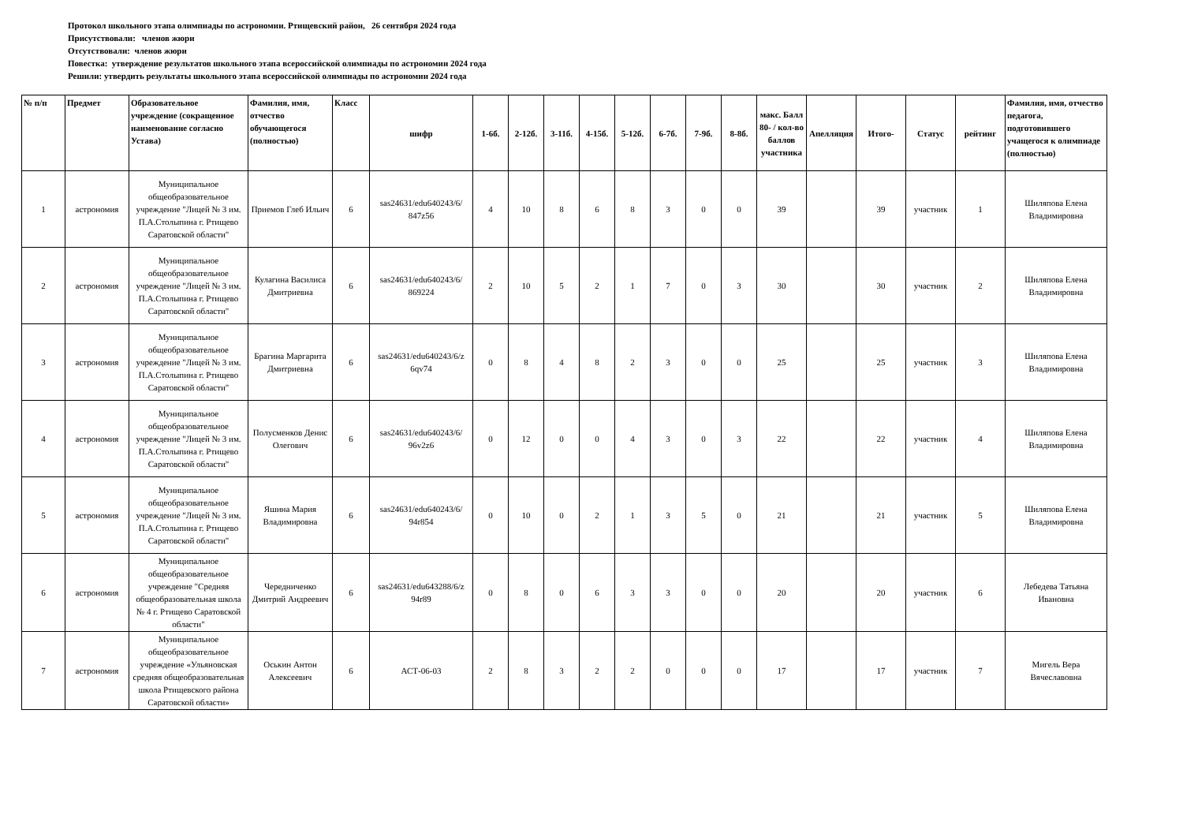Протокол школьного этапа олимпиады по астрономии. Ртищевский район, 26 сентября 2024 года
Присутствовали: членов жюри
Отсутствовали: членов жюри
Повестка: утверждение результатов школьного этапа всероссийской олимпиады по астрономии 2024 года
Решили: утвердить результаты школьного этапа всероссийской олимпиады по астрономии 2024 года
| № п/п | Предмет | Образовательное учреждение (сокращенное наименование согласно Устава) | Фамилия, имя, отчество обучающегося (полностью) | Класс | шифр | 1-6б. | 2-12б. | 3-11б. | 4-15б. | 5-12б. | 6-7б. | 7-9б. | 8-8б. | макс. Балл 80- / кол-во баллов участника | Апелляция | Итого- | Статус | рейтинг | Фамилия, имя, отчество педагога, подготовившего учащегося к олимпиаде (полностью) |
| --- | --- | --- | --- | --- | --- | --- | --- | --- | --- | --- | --- | --- | --- | --- | --- | --- | --- | --- | --- |
| 1 | астрономия | Муниципальное общеобразовательное учреждение "Лицей № 3 им. П.А.Столыпина г. Ртищево Саратовской области" | Приемов Глеб Ильич | 6 | sas24631/edu640243/6/ 847z56 | 4 | 10 | 8 | 6 | 8 | 3 | 0 | 0 | 39 | | 39 | участник | 1 | Шиляпова Елена Владимировна |
| 2 | астрономия | Муниципальное общеобразовательное учреждение "Лицей № 3 им. П.А.Столыпина г. Ртищево Саратовской области" | Кулагина Василиса Дмитриевна | 6 | sas24631/edu640243/6/ 869224 | 2 | 10 | 5 | 2 | 1 | 7 | 0 | 3 | 30 | | 30 | участник | 2 | Шиляпова Елена Владимировна |
| 3 | астрономия | Муниципальное общеобразовательное учреждение "Лицей № 3 им. П.А.Столыпина г. Ртищево Саратовской области" | Брагина Маргарита Дмитриевна | 6 | sas24631/edu640243/6/z 6qv74 | 0 | 8 | 4 | 8 | 2 | 3 | 0 | 0 | 25 | | 25 | участник | 3 | Шиляпова Елена Владимировна |
| 4 | астрономия | Муниципальное общеобразовательное учреждение "Лицей № 3 им. П.А.Столыпина г. Ртищево Саратовской области" | Полусменков Денис Олегович | 6 | sas24631/edu640243/6/ 96v2z6 | 0 | 12 | 0 | 0 | 4 | 3 | 0 | 3 | 22 | | 22 | участник | 4 | Шиляпова Елена Владимировна |
| 5 | астрономия | Муниципальное общеобразовательное учреждение "Лицей № 3 им. П.А.Столыпина г. Ртищево Саратовской области" | Яшина Мария Владимировна | 6 | sas24631/edu640243/6/ 94r854 | 0 | 10 | 0 | 2 | 1 | 3 | 5 | 0 | 21 | | 21 | участник | 5 | Шиляпова Елена Владимировна |
| 6 | астрономия | Муниципальное общеобразовательное учреждение "Средняя общеобразовательная школа № 4 г. Ртищево Саратовской области" | Чередниченко Дмитрий Андреевич | 6 | sas24631/edu643288/6/z 94r89 | 0 | 8 | 0 | 6 | 3 | 3 | 0 | 0 | 20 | | 20 | участник | 6 | Лебедева Татьяна Ивановна |
| 7 | астрономия | Муниципальное общеобразовательное учреждение «Ульяновская средняя общеобразовательная школа Ртищевского района Саратовской области» | Оськин Антон Алексеевич | 6 | АСТ-06-03 | 2 | 8 | 3 | 2 | 2 | 0 | 0 | 0 | 17 | | 17 | участник | 7 | Мигель Вера Вячеславовна |